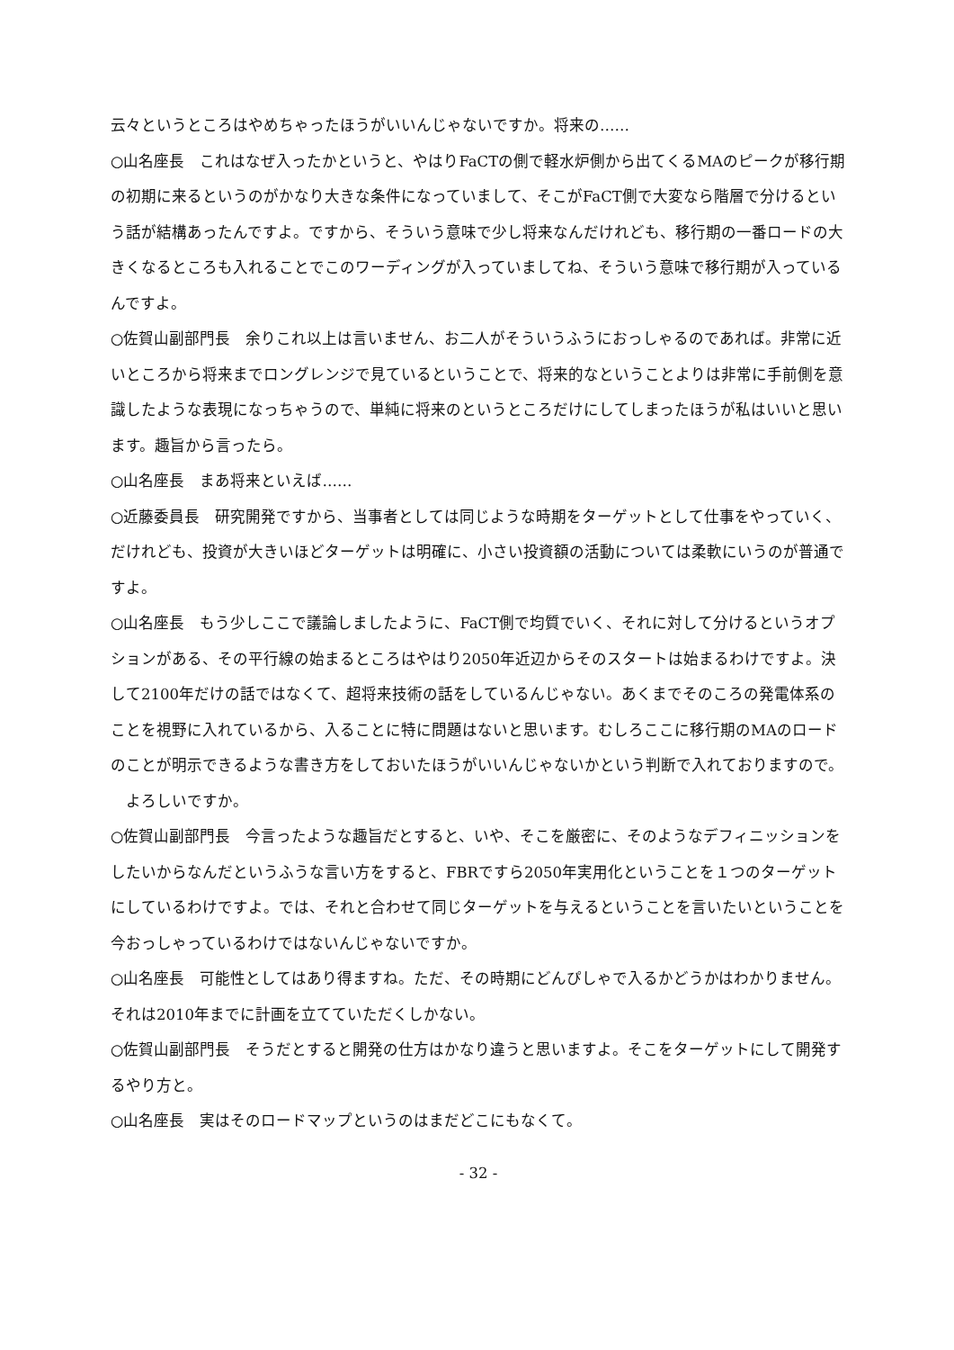云々というところはやめちゃったほうがいいんじゃないですか。将来の……
○山名座長　これはなぜ入ったかというと、やはりFaCTの側で軽水炉側から出てくるMAのピークが移行期の初期に来るというのがかなり大きな条件になっていまして、そこがFaCT側で大変なら階層で分けるという話が結構あったんですよ。ですから、そういう意味で少し将来なんだけれども、移行期の一番ロードの大きくなるところも入れることでこのワーディングが入っていましてね、そういう意味で移行期が入っているんですよ。
○佐賀山副部門長　余りこれ以上は言いません、お二人がそういうふうにおっしゃるのであれば。非常に近いところから将来までロングレンジで見ているということで、将来的なということよりは非常に手前側を意識したような表現になっちゃうので、単純に将来のというところだけにしてしまったほうが私はいいと思います。趣旨から言ったら。
○山名座長　まあ将来といえば……
○近藤委員長　研究開発ですから、当事者としては同じような時期をターゲットとして仕事をやっていく、だけれども、投資が大きいほどターゲットは明確に、小さい投資額の活動については柔軟にいうのが普通ですよ。
○山名座長　もう少しここで議論しましたように、FaCT側で均質でいく、それに対して分けるというオプションがある、その平行線の始まるところはやはり2050年近辺からそのスタートは始まるわけですよ。決して2100年だけの話ではなくて、超将来技術の話をしているんじゃない。あくまでそのころの発電体系のことを視野に入れているから、入ることに特に問題はないと思います。むしろここに移行期のMAのロードのことが明示できるような書き方をしておいたほうがいいんじゃないかという判断で入れておりますので。
　よろしいですか。
○佐賀山副部門長　今言ったような趣旨だとすると、いや、そこを厳密に、そのようなデフィニッションをしたいからなんだというふうな言い方をすると、FBRですら2050年実用化ということを１つのターゲットにしているわけですよ。では、それと合わせて同じターゲットを与えるということを言いたいということを今おっしゃっているわけではないんじゃないですか。
○山名座長　可能性としてはあり得ますね。ただ、その時期にどんぴしゃで入るかどうかはわかりません。それは2010年までに計画を立てていただくしかない。
○佐賀山副部門長　そうだとすると開発の仕方はかなり違うと思いますよ。そこをターゲットにして開発するやり方と。
○山名座長　実はそのロードマップというのはまだどこにもなくて。
- 32 -